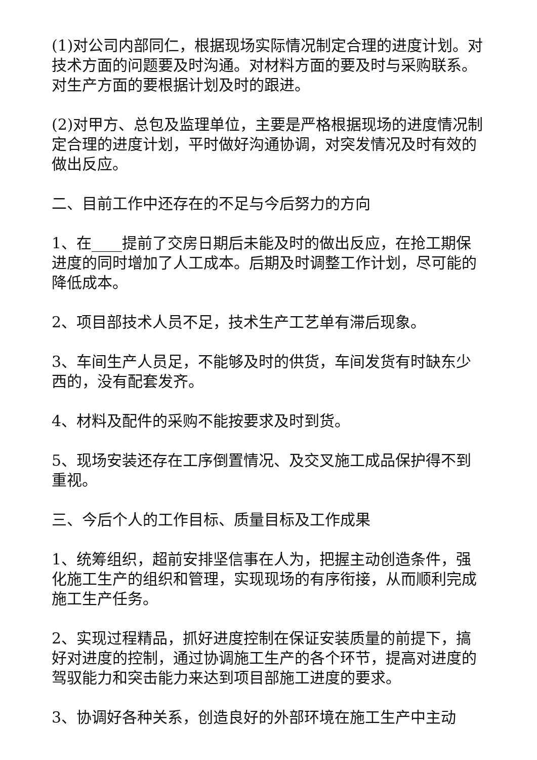(1)对公司内部同仁，根据现场实际情况制定合理的进度计划。对技术方面的问题要及时沟通。对材料方面的要及时与采购联系。对生产方面的要根据计划及时的跟进。
(2)对甲方、总包及监理单位，主要是严格根据现场的进度情况制定合理的进度计划，平时做好沟通协调，对突发情况及时有效的做出反应。
二、目前工作中还存在的不足与今后努力的方向
1、在____提前了交房日期后未能及时的做出反应，在抢工期保进度的同时增加了人工成本。后期及时调整工作计划，尽可能的降低成本。
2、项目部技术人员不足，技术生产工艺单有滞后现象。
3、车间生产人员足，不能够及时的供货，车间发货有时缺东少西的，没有配套发齐。
4、材料及配件的采购不能按要求及时到货。
5、现场安装还存在工序倒置情况、及交叉施工成品保护得不到重视。
三、今后个人的工作目标、质量目标及工作成果
1、统筹组织，超前安排坚信事在人为，把握主动创造条件，强化施工生产的组织和管理，实现现场的有序衔接，从而顺利完成施工生产任务。
2、实现过程精品，抓好进度控制在保证安装质量的前提下，搞好对进度的控制，通过协调施工生产的各个环节，提高对进度的驾驭能力和突击能力来达到项目部施工进度的要求。
3、协调好各种关系，创造良好的外部环境在施工生产中主动